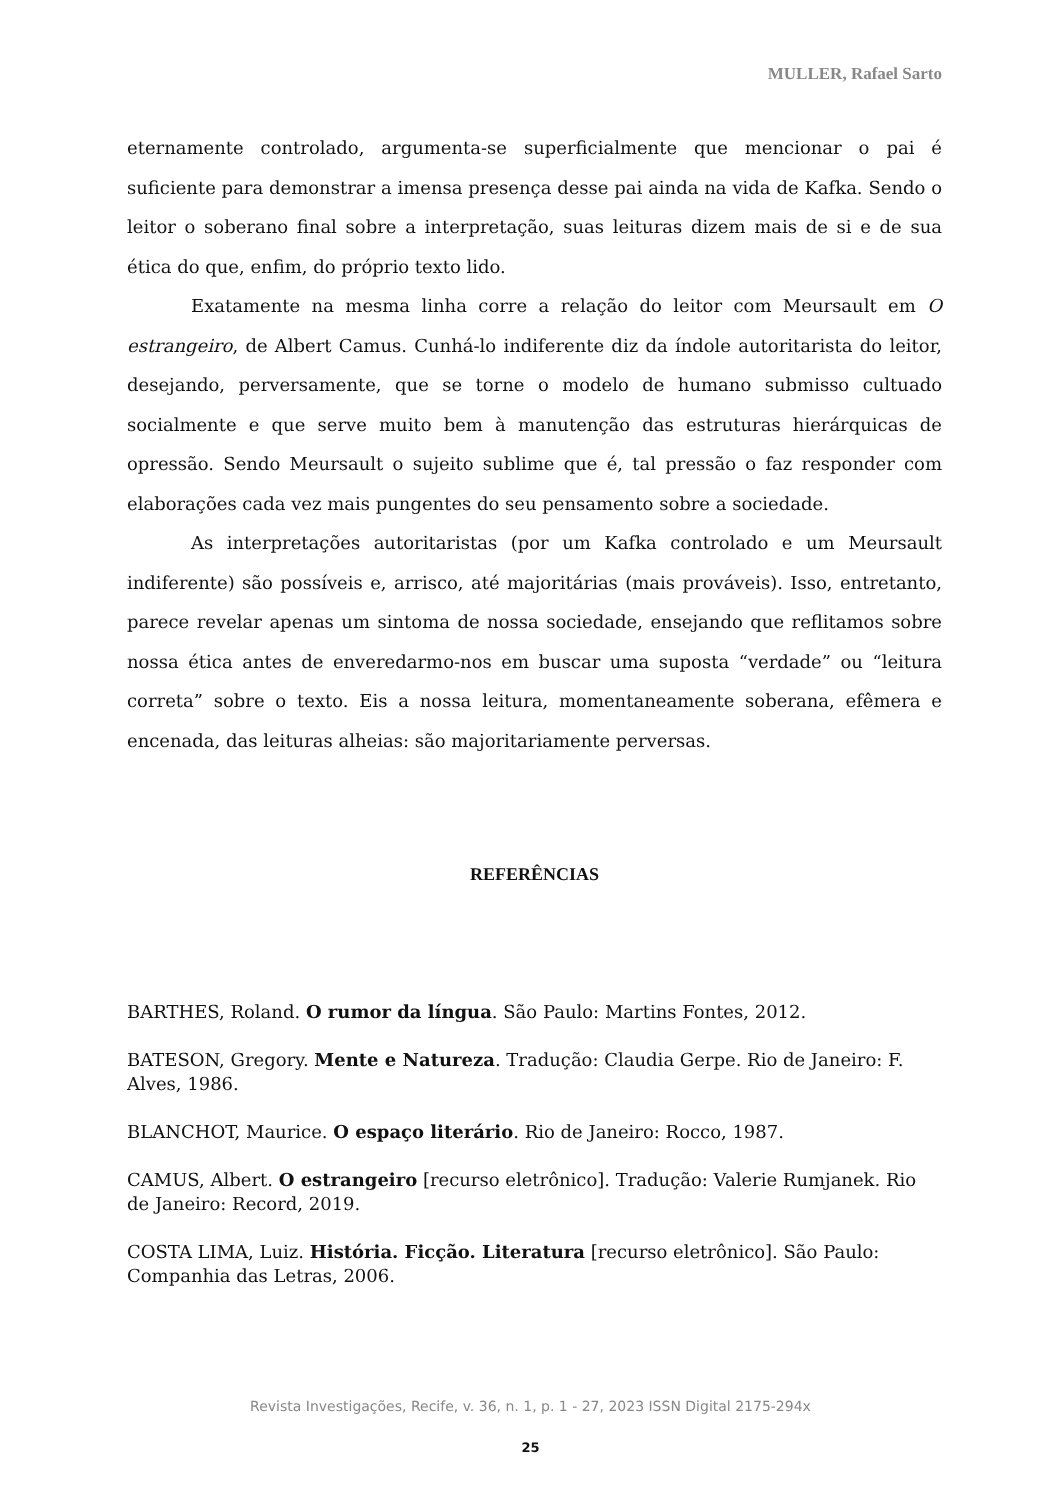MULLER, Rafael Sarto
eternamente controlado, argumenta-se superficialmente que mencionar o pai é suficiente para demonstrar a imensa presença desse pai ainda na vida de Kafka. Sendo o leitor o soberano final sobre a interpretação, suas leituras dizem mais de si e de sua ética do que, enfim, do próprio texto lido.
Exatamente na mesma linha corre a relação do leitor com Meursault em O estrangeiro, de Albert Camus. Cunhá-lo indiferente diz da índole autoritarista do leitor, desejando, perversamente, que se torne o modelo de humano submisso cultuado socialmente e que serve muito bem à manutenção das estruturas hierárquicas de opressão. Sendo Meursault o sujeito sublime que é, tal pressão o faz responder com elaborações cada vez mais pungentes do seu pensamento sobre a sociedade.
As interpretações autoritaristas (por um Kafka controlado e um Meursault indiferente) são possíveis e, arrisco, até majoritárias (mais prováveis). Isso, entretanto, parece revelar apenas um sintoma de nossa sociedade, ensejando que reflitamos sobre nossa ética antes de enveredarmo-nos em buscar uma suposta “verdade” ou “leitura correta” sobre o texto. Eis a nossa leitura, momentaneamente soberana, efêmera e encenada, das leituras alheias: são majoritariamente perversas.
REFERÊNCIAS
BARTHES, Roland. O rumor da língua. São Paulo: Martins Fontes, 2012.
BATESON, Gregory. Mente e Natureza. Tradução: Claudia Gerpe. Rio de Janeiro: F. Alves, 1986.
BLANCHOT, Maurice. O espaço literário. Rio de Janeiro: Rocco, 1987.
CAMUS, Albert. O estrangeiro [recurso eletrônico]. Tradução: Valerie Rumjanek. Rio de Janeiro: Record, 2019.
COSTA LIMA, Luiz. História. Ficção. Literatura [recurso eletrônico]. São Paulo: Companhia das Letras, 2006.
Revista Investigações, Recife, v. 36, n. 1, p. 1 - 27, 2023 ISSN Digital 2175-294x
25